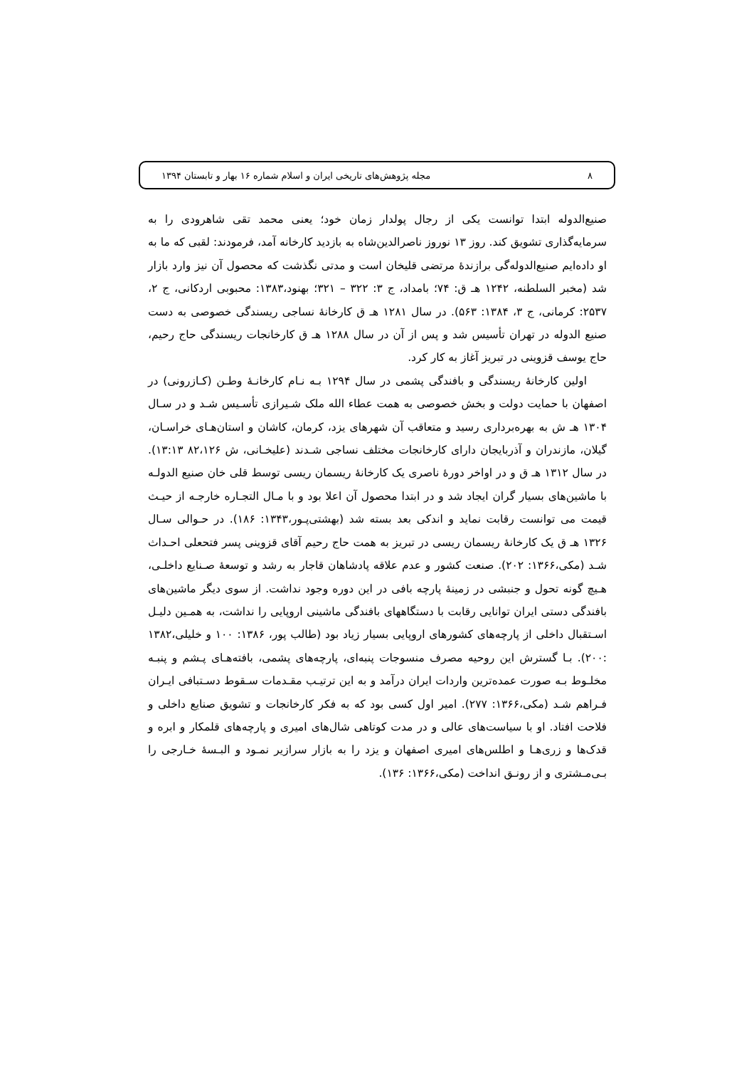۸ مجله پژوهش‌های تاریخی ایران و اسلام شماره ۱۶ بهار و تابستان ۱۳۹۴
صنیع‌الدوله ابتدا توانست یکی از رجال پولدار زمان خود؛ یعنی محمد تقی شاهرودی را به سرمایه‌گذاری تشویق کند. روز ۱۳ نوروز ناصرالدین‌شاه به بازدید کارخانه آمد، فرمودند: لقبی که ما به او داده‌ایم صنیع‌الدوله‌گی برازندهٔ مرتضی قلیخان است و مدتی نگذشت که محصول آن نیز وارد بازار شد (مخبر السلطنه، ۱۲۴۲ هـ ق: ۷۴؛ بامداد، ج ۳: ۳۲۲ – ۳۲۱؛ بهنود،۱۳۸۳: محبوبی اردکانی، ج ۲، ۲۵۳۷: کرمانی، ج ۳، ۱۳۸۴: ۵۶۳). در سال ۱۲۸۱ هـ ق کارخانهٔ نساجی ریسندگی خصوصی به دست صنیع الدوله در تهران تأسیس شد و پس از آن در سال ۱۲۸۸ هـ ق کارخانجات ریسندگی حاج رحیم، حاج یوسف قزوینی در تبریز آغاز به کار کرد.
اولین کارخانهٔ ریسندگی و بافندگی پشمی در سال ۱۲۹۴ بـه نـام کارخانـهٔ وطـن (کـازرونی) در اصفهان با حمایت دولت و بخش خصوصی به همت عطاء الله ملک شـیرازی تأسـیس شـد و در سـال ۱۳۰۴ هـ ش به بهره‌برداری رسید و متعاقب آن شهرهای یزد، کرمان، کاشان و استان‌هـای خراسـان، گیلان، مازندران و آذربایجان دارای کارخانجات مختلف نساجی شـدند (علیخـانی، ش ۸۲،۱۲۶ ۱۳:۱۳). در سال ۱۳۱۲ هـ ق و در اواخر دورهٔ ناصری یک کارخانهٔ ریسمان ریسی توسط قلی خان صنیع الدولـه با ماشین‌های بسیار گران ایجاد شد و در ابتدا محصول آن اعلا بود و با مـال التجـاره خارجـه از حیـث قیمت می توانست رقابت نماید و اندکی بعد بسته شد (بهشتی‌پـور،۱۳۴۳: ۱۸۶). در حـوالی سـال ۱۳۲۶ هـ ق یک کارخانهٔ ریسمان ریسی در تبریز به همت حاج رحیم آقای قزوینی پسر فتحعلی احـداث شـد (مکی،۱۳۶۶: ۲۰۲). صنعت کشور و عدم علاقه پادشاهان قاجار به رشد و توسعهٔ صـنایع داخلـی، هـیچ گونه تحول و جنبشی در زمینهٔ پارچه بافی در این دوره وجود نداشت. از سوی دیگر ماشین‌های بافندگی دستی ایران توانایی رقابت با دستگاههای بافندگی ماشینی اروپایی را نداشت، به همـین دلیـل اسـتقبال داخلی از پارچه‌های کشورهای اروپایی بسیار زیاد بود (طالب پور، ۱۳۸۶: ۱۰۰ و خلیلی،۱۳۸۲ :۲۰۰). بـا گسترش این روحیه مصرف منسوجات پنبه‌ای، پارچه‌های پشمی، بافته‌هـای پـشم و پنبـه مخلـوط بـه صورت عمده‌ترین واردات ایران درآمد و به این ترتیـب مقـدمات سـقوط دسـتبافی ایـران فـراهم شـد (مکی،۱۳۶۶: ۲۷۷). امیر اول کسی بود که به فکر کارخانجات و تشویق صنایع داخلی و فلاحت افتاد. او با سیاست‌های عالی و در مدت کوتاهی شال‌های امیری و پارچه‌های قلمکار و ابره و قدک‌ها و زری‌هـا و اطلس‌های امیری اصفهان و یزد را به بازار سرازیر نمـود و البـسهٔ خـارجی را بـی‌مـشتری و از رونـق انداخت (مکی،۱۳۶۶: ۱۳۶).